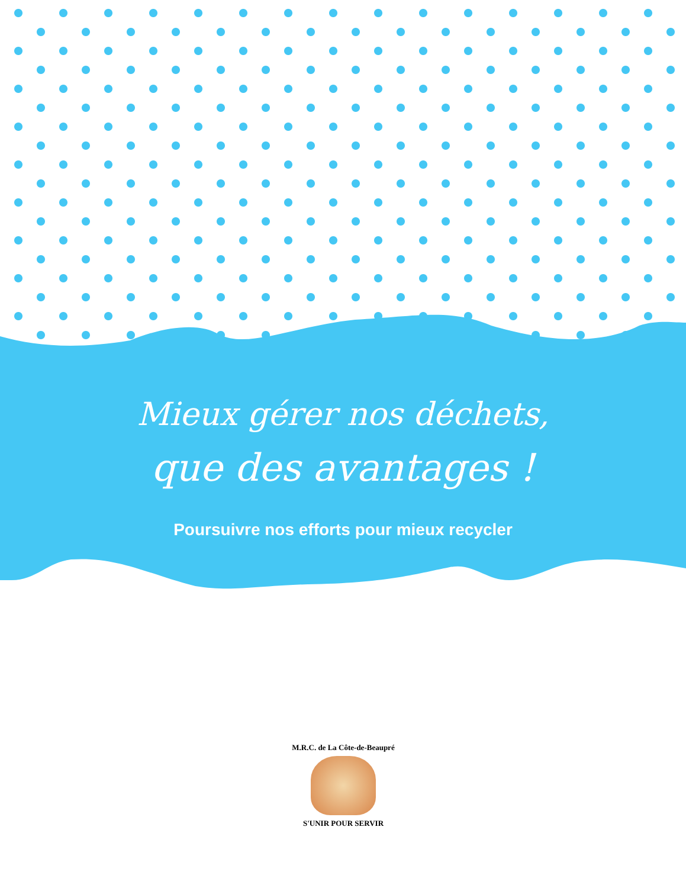Mieux gérer nos déchets,
que des avantages !
Poursuivre nos efforts pour mieux recycler
M.R.C. de La Côte-de-Beaupré
S'UNIR POUR SERVIR